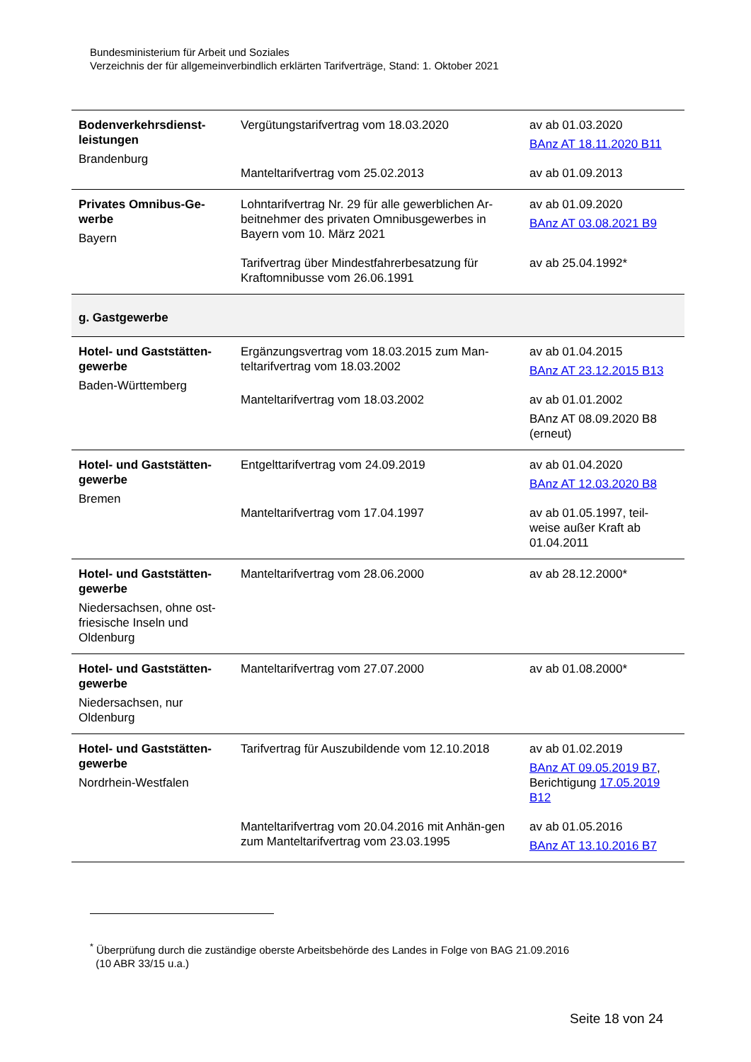Bundesministerium für Arbeit und Soziales
Verzeichnis der für allgemeinverbindlich erklärten Tarifverträge, Stand: 1. Oktober 2021
| Bodenverkehrsdienst-leistungen Brandenburg | Vergütungstarifvertrag vom 18.03.2020 | av ab 01.03.2020 BAnz AT 18.11.2020 B11 |
| | Manteltarifvertrag vom 25.02.2013 | av ab 01.09.2013 |
| Privates Omnibus-Ge-werbe Bayern | Lohntarifvertrag Nr. 29 für alle gewerblichen Ar-beitnehmer des privaten Omnibusgewerbes in Bayern vom 10. März 2021 | av ab 01.09.2020 BAnz AT 03.08.2021 B9 |
| | Tarifvertrag über Mindestfahrerbesatzung für Kraftomnibusse vom 26.06.1991 | av ab 25.04.1992* |
| g. Gastgewerbe | | |
| Hotel- und Gaststätten-gewerbe Baden-Württemberg | Ergänzungsvertrag vom 18.03.2015 zum Man-teltarifvertrag vom 18.03.2002 | av ab 01.04.2015 BAnz AT 23.12.2015 B13 |
| | Manteltarifvertrag vom 18.03.2002 | av ab 01.01.2002 BAnz AT 08.09.2020 B8 (erneut) |
| Hotel- und Gaststätten-gewerbe Bremen | Entgelttarifvertrag vom 24.09.2019 | av ab 01.04.2020 BAnz AT 12.03.2020 B8 |
| | Manteltarifvertrag vom 17.04.1997 | av ab 01.05.1997, teil-weise außer Kraft ab 01.04.2011 |
| Hotel- und Gaststätten-gewerbe Niedersachsen, ohne ost-friesische Inseln und Oldenburg | Manteltarifvertrag vom 28.06.2000 | av ab 28.12.2000* |
| Hotel- und Gaststätten-gewerbe Niedersachsen, nur Oldenburg | Manteltarifvertrag vom 27.07.2000 | av ab 01.08.2000* |
| Hotel- und Gaststätten-gewerbe Nordrhein-Westfalen | Tarifvertrag für Auszubildende vom 12.10.2018 | av ab 01.02.2019 BAnz AT 09.05.2019 B7 , Berichtigung 17.05.2019 B12 |
| | Manteltarifvertrag vom 20.04.2016 mit Anhän-gen zum Manteltarifvertrag vom 23.03.1995 | av ab 01.05.2016 BAnz AT 13.10.2016 B7 |
<sup>*</sup> Überprüfung durch die zuständige oberste Arbeitsbehörde des Landes in Folge von BAG 21.09.2016
(10 ABR 33/15 u.a.)
Seite 18 von 24